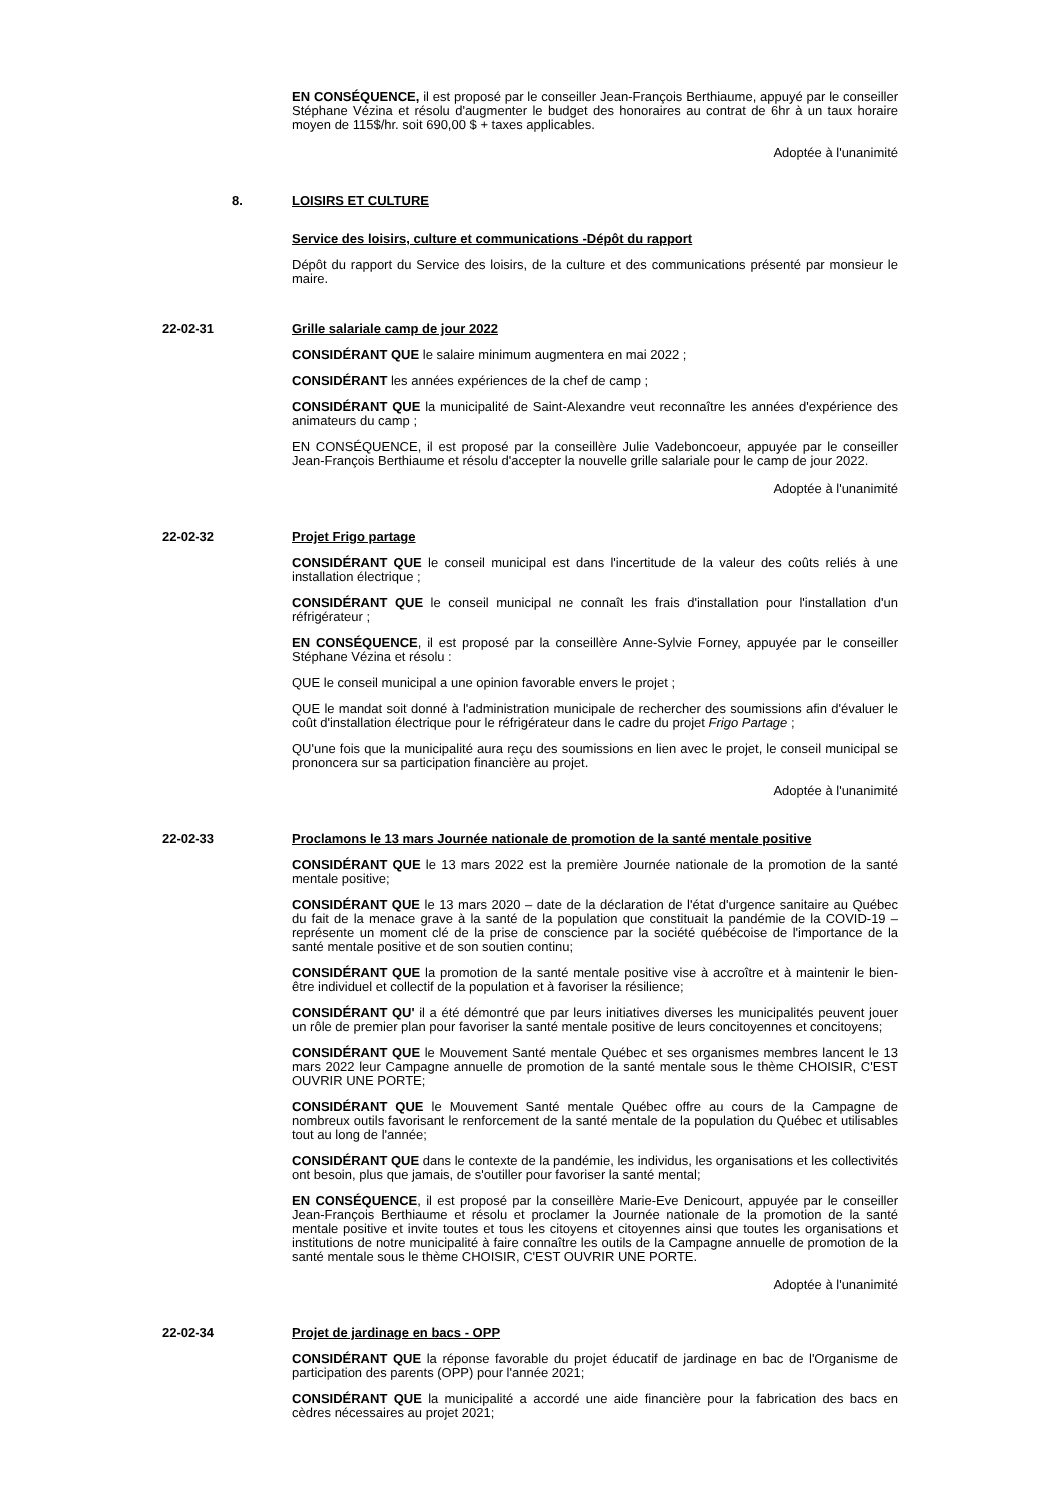EN CONSÉQUENCE, il est proposé par le conseiller Jean-François Berthiaume, appuyé par le conseiller Stéphane Vézina et résolu d'augmenter le budget des honoraires au contrat de 6hr à un taux horaire moyen de 115$/hr. soit 690,00 $ + taxes applicables.
Adoptée à l'unanimité
8. LOISIRS ET CULTURE
Service des loisirs, culture et communications -Dépôt du rapport
Dépôt du rapport du Service des loisirs, de la culture et des communications présenté par monsieur le maire.
22-02-31 Grille salariale camp de jour 2022
CONSIDÉRANT QUE le salaire minimum augmentera en mai 2022 ;
CONSIDÉRANT les années expériences de la chef de camp ;
CONSIDÉRANT QUE la municipalité de Saint-Alexandre veut reconnaître les années d'expérience des animateurs du camp ;
EN CONSÉQUENCE, il est proposé par la conseillère Julie Vadeboncoeur, appuyée par le conseiller Jean-François Berthiaume et résolu d'accepter la nouvelle grille salariale pour le camp de jour 2022.
Adoptée à l'unanimité
22-02-32 Projet Frigo partage
CONSIDÉRANT QUE le conseil municipal est dans l'incertitude de la valeur des coûts reliés à une installation électrique ;
CONSIDÉRANT QUE le conseil municipal ne connaît les frais d'installation pour l'installation d'un réfrigérateur ;
EN CONSÉQUENCE, il est proposé par la conseillère Anne-Sylvie Forney, appuyée par le conseiller Stéphane Vézina et résolu :
QUE le conseil municipal a une opinion favorable envers le projet ;
QUE le mandat soit donné à l'administration municipale de rechercher des soumissions afin d'évaluer le coût d'installation électrique pour le réfrigérateur dans le cadre du projet Frigo Partage ;
QU'une fois que la municipalité aura reçu des soumissions en lien avec le projet, le conseil municipal se prononcera sur sa participation financière au projet.
Adoptée à l'unanimité
22-02-33 Proclamons le 13 mars Journée nationale de promotion de la santé mentale positive
CONSIDÉRANT QUE le 13 mars 2022 est la première Journée nationale de la promotion de la santé mentale positive;
CONSIDÉRANT QUE le 13 mars 2020 – date de la déclaration de l'état d'urgence sanitaire au Québec du fait de la menace grave à la santé de la population que constituait la pandémie de la COVID-19 – représente un moment clé de la prise de conscience par la société québécoise de l'importance de la santé mentale positive et de son soutien continu;
CONSIDÉRANT QUE la promotion de la santé mentale positive vise à accroître et à maintenir le bien-être individuel et collectif de la population et à favoriser la résilience;
CONSIDÉRANT QU' il a été démontré que par leurs initiatives diverses les municipalités peuvent jouer un rôle de premier plan pour favoriser la santé mentale positive de leurs concitoyennes et concitoyens;
CONSIDÉRANT QUE le Mouvement Santé mentale Québec et ses organismes membres lancent le 13 mars 2022 leur Campagne annuelle de promotion de la santé mentale sous le thème CHOISIR, C'EST OUVRIR UNE PORTE;
CONSIDÉRANT QUE le Mouvement Santé mentale Québec offre au cours de la Campagne de nombreux outils favorisant le renforcement de la santé mentale de la population du Québec et utilisables tout au long de l'année;
CONSIDÉRANT QUE dans le contexte de la pandémie, les individus, les organisations et les collectivités ont besoin, plus que jamais, de s'outiller pour favoriser la santé mental;
EN CONSÉQUENCE, il est proposé par la conseillère Marie-Eve Denicourt, appuyée par le conseiller Jean-François Berthiaume et résolu et proclamer la Journée nationale de la promotion de la santé mentale positive et invite toutes et tous les citoyens et citoyennes ainsi que toutes les organisations et institutions de notre municipalité à faire connaître les outils de la Campagne annuelle de promotion de la santé mentale sous le thème CHOISIR, C'EST OUVRIR UNE PORTE.
Adoptée à l'unanimité
22-02-34 Projet de jardinage en bacs - OPP
CONSIDÉRANT QUE la réponse favorable du projet éducatif de jardinage en bac de l'Organisme de participation des parents (OPP) pour l'année 2021;
CONSIDÉRANT QUE la municipalité a accordé une aide financière pour la fabrication des bacs en cèdres nécessaires au projet 2021;